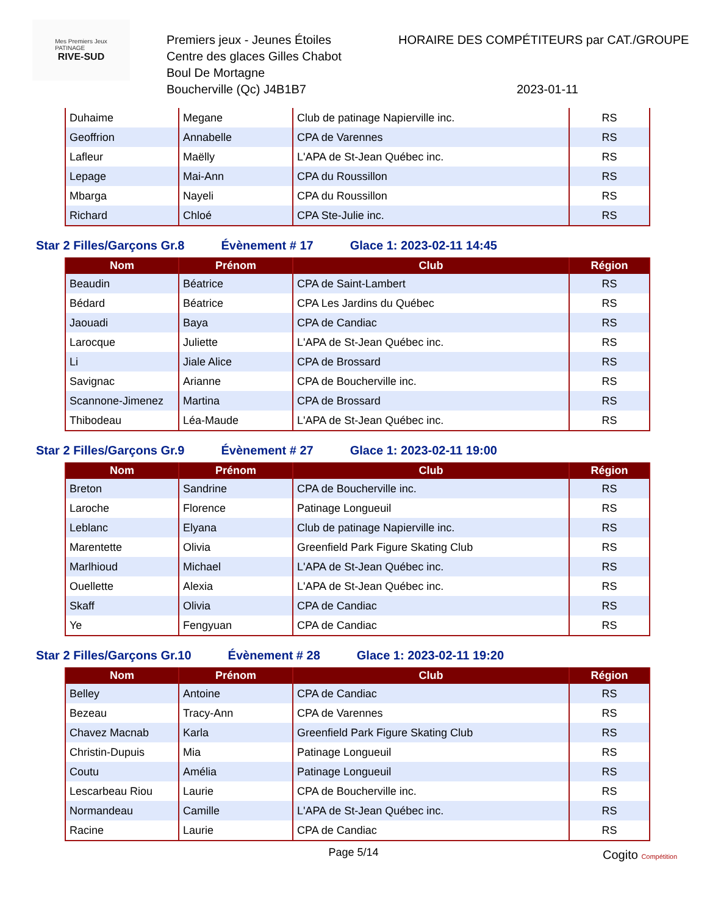Mes Premiers Jeux
PATINAGE
RIVE-SUD
Premiers jeux - Jeunes Étoiles
Centre des glaces Gilles Chabot
Boul De Mortagne
Boucherville (Qc) J4B1B7
HORAIRE DES COMPÉTITEURS par CAT./GROUPE
2023-01-11
| Duhaime | Megane | Club de patinage Napierville inc. | RS |
| Geoffrion | Annabelle | CPA de Varennes | RS |
| Lafleur | Maëlly | L'APA de St-Jean Québec inc. | RS |
| Lepage | Mai-Ann | CPA du Roussillon | RS |
| Mbarga | Nayeli | CPA du Roussillon | RS |
| Richard | Chloé | CPA Ste-Julie inc. | RS |
Star 2 Filles/Garçons Gr.8 Évènement # 17 Glace 1: 2023-02-11 14:45
| Nom | Prénom | Club | Région |
| --- | --- | --- | --- |
| Beaudin | Béatrice | CPA de Saint-Lambert | RS |
| Bédard | Béatrice | CPA Les Jardins du Québec | RS |
| Jaouadi | Baya | CPA de Candiac | RS |
| Larocque | Juliette | L'APA de St-Jean Québec inc. | RS |
| Li | Jiale Alice | CPA de Brossard | RS |
| Savignac | Arianne | CPA de Boucherville inc. | RS |
| Scannone-Jimenez | Martina | CPA de Brossard | RS |
| Thibodeau | Léa-Maude | L'APA de St-Jean Québec inc. | RS |
Star 2 Filles/Garçons Gr.9 Évènement # 27 Glace 1: 2023-02-11 19:00
| Nom | Prénom | Club | Région |
| --- | --- | --- | --- |
| Breton | Sandrine | CPA de Boucherville inc. | RS |
| Laroche | Florence | Patinage Longueuil | RS |
| Leblanc | Elyana | Club de patinage Napierville inc. | RS |
| Marentette | Olivia | Greenfield Park Figure Skating Club | RS |
| Marlhioud | Michael | L'APA de St-Jean Québec inc. | RS |
| Ouellette | Alexia | L'APA de St-Jean Québec inc. | RS |
| Skaff | Olivia | CPA de Candiac | RS |
| Ye | Fengyuan | CPA de Candiac | RS |
Star 2 Filles/Garçons Gr.10 Évènement # 28 Glace 1: 2023-02-11 19:20
| Nom | Prénom | Club | Région |
| --- | --- | --- | --- |
| Belley | Antoine | CPA de Candiac | RS |
| Bezeau | Tracy-Ann | CPA de Varennes | RS |
| Chavez Macnab | Karla | Greenfield Park Figure Skating Club | RS |
| Christin-Dupuis | Mia | Patinage Longueuil | RS |
| Coutu | Amélia | Patinage Longueuil | RS |
| Lescarbeau Riou | Laurie | CPA de Boucherville inc. | RS |
| Normandeau | Camille | L'APA de St-Jean Québec inc. | RS |
| Racine | Laurie | CPA de Candiac | RS |
Page 5/14
Cogito Compétition